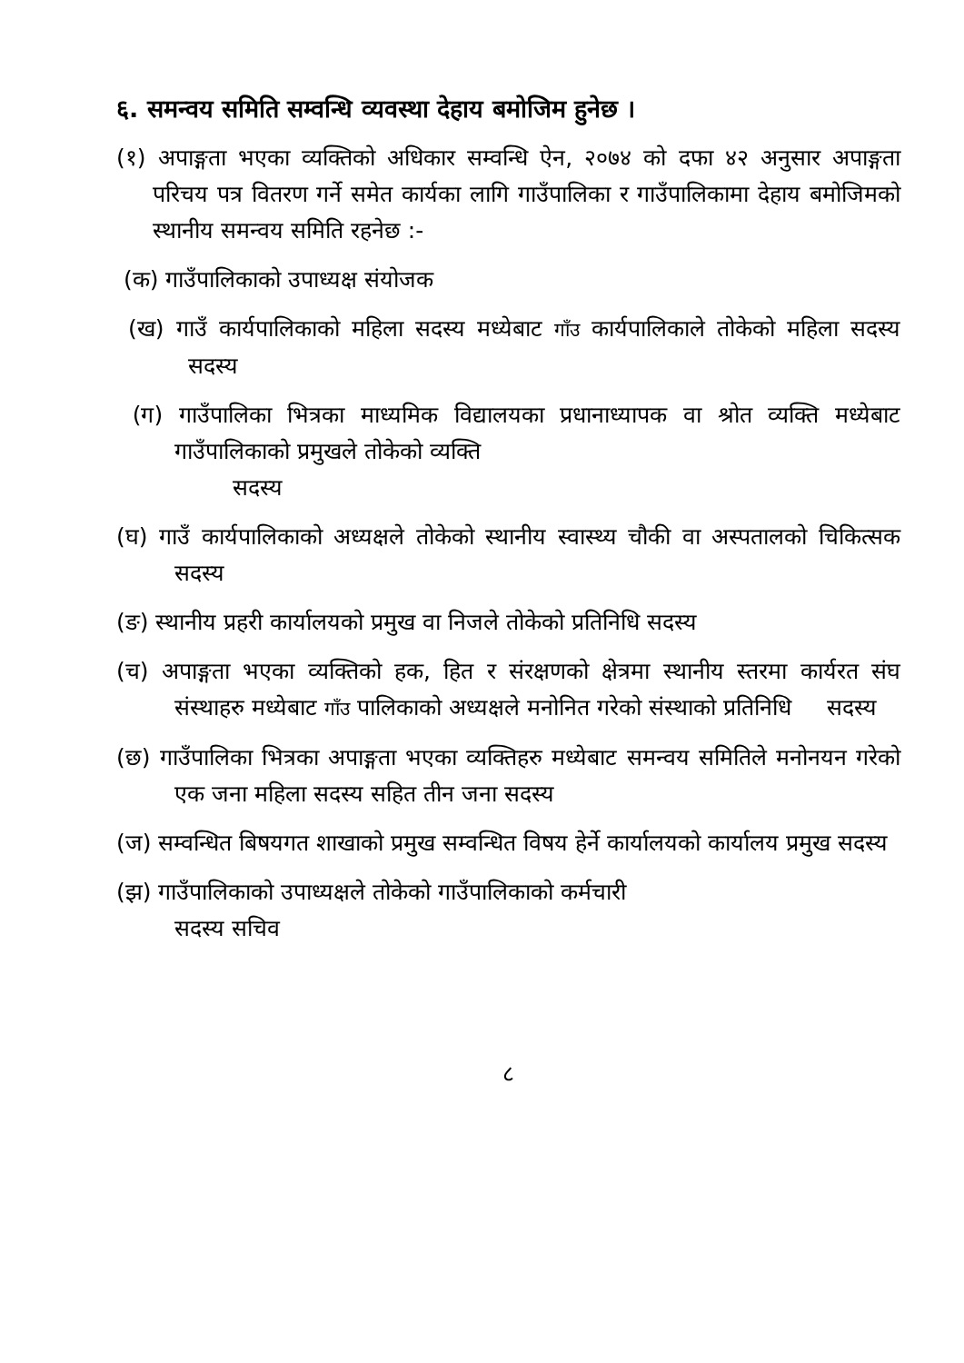६. समन्वय समिति सम्वन्धि व्यवस्था देहाय बमोजिम हुनेछ ।
(१) अपाङ्गता भएका व्यक्तिको अधिकार सम्वन्धि ऐन, २०७४ को दफा ४२ अनुसार अपाङ्गता परिचय पत्र वितरण गर्ने समेत कार्यका लागि गाउँपालिका र गाउँपालिकामा देहाय बमोजिमको स्थानीय समन्वय समिति रहनेछ :-
(क) गाउँपालिकाको उपाध्यक्ष संयोजक
(ख) गाउँ कार्यपालिकाको महिला सदस्य मध्येबाट गाँउ कार्यपालिकाले तोकेको महिला सदस्य सदस्य
(ग) गाउँपालिका भित्रका माध्यमिक विद्यालयका प्रधानाध्यापक वा श्रोत व्यक्ति मध्येबाट गाउँपालिकाको प्रमुखले तोकेको व्यक्ति
सदस्य
(घ) गाउँ कार्यपालिकाको अध्यक्षले तोकेको स्थानीय स्वास्थ्य चौकी वा अस्पतालको चिकित्सक सदस्य
(ङ) स्थानीय प्रहरी कार्यालयको प्रमुख वा निजले तोकेको प्रतिनिधि सदस्य
(च) अपाङ्गता भएका व्यक्तिको हक, हित र संरक्षणको क्षेत्रमा स्थानीय स्तरमा कार्यरत संघ संस्थाहरु मध्येबाट गाँउ पालिकाको अध्यक्षले मनोनित गरेको संस्थाको प्रतिनिधि सदस्य
(छ) गाउँपालिका भित्रका अपाङ्गता भएका व्यक्तिहरु मध्येबाट समन्वय समितिले मनोनयन गरेको एक जना महिला सदस्य सहित तीन जना सदस्य
(ज) सम्वन्धित बिषयगत शाखाको प्रमुख सम्वन्धित विषय हेर्ने कार्यालयको कार्यालय प्रमुख सदस्य
(झ) गाउँपालिकाको उपाध्यक्षले तोकेको गाउँपालिकाको कर्मचारी
सदस्य सचिव
८